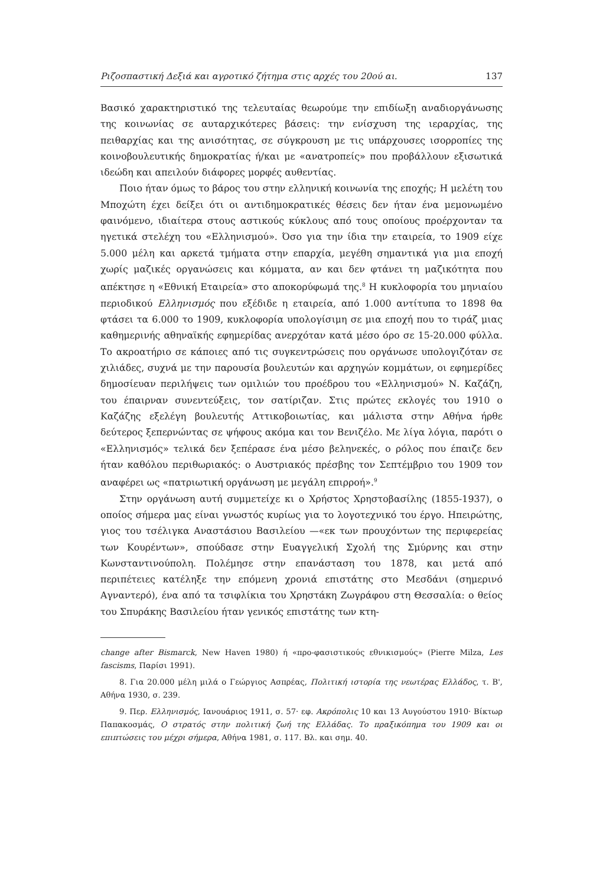Ριζοσπαστική Δεξιά και αγροτικό ζήτημα στις αρχές του 20ού αι. 137
Βασικό χαρακτηριστικό της τελευταίας θεωρούμε την επιδίωξη αναδιοργάνωσης της κοινωνίας σε αυταρχικότερες βάσεις: την ενίσχυση της ιεραρχίας, της πειθαρχίας και της ανισότητας, σε σύγκρουση με τις υπάρχουσες ισορροπίες της κοινοβουλευτικής δημοκρατίας ή/και με «ανατροπείς» που προβάλλουν εξισωτικά ιδεώδη και απειλούν διάφορες μορφές αυθεντίας.
Ποιο ήταν όμως το βάρος του στην ελληνική κοινωνία της εποχής; Η μελέτη του Μποχώτη έχει δείξει ότι οι αντιδημοκρατικές θέσεις δεν ήταν ένα μεμονωμένο φαινόμενο, ιδιαίτερα στους αστικούς κύκλους από τους οποίους προέρχονταν τα ηγετικά στελέχη του «Ελληνισμού». Όσο για την ίδια την εταιρεία, το 1909 είχε 5.000 μέλη και αρκετά τμήματα στην επαρχία, μεγέθη σημαντικά για μια εποχή χωρίς μαζικές οργανώσεις και κόμματα, αν και δεν φτάνει τη μαζικότητα που απέκτησε η «Εθνική Εταιρεία» στο αποκορύφωμά της.<sup>8</sup> Η κυκλοφορία του μηνιαίου περιοδικού Ελληνισμός που εξέδιδε η εταιρεία, από 1.000 αντίτυπα το 1898 θα φτάσει τα 6.000 το 1909, κυκλοφορία υπολογίσιμη σε μια εποχή που το τιράζ μιας καθημερινής αθηναϊκής εφημερίδας ανερχόταν κατά μέσο όρο σε 15-20.000 φύλλα. Το ακροατήριο σε κάποιες από τις συγκεντρώσεις που οργάνωσε υπολογιζόταν σε χιλιάδες, συχνά με την παρουσία βουλευτών και αρχηγών κομμάτων, οι εφημερίδες δημοσίευαν περιλήψεις των ομιλιών του προέδρου του «Ελληνισμού» Ν. Καζάζη, του έπαιρναν συνεντεύξεις, τον σατίριζαν. Στις πρώτες εκλογές του 1910 ο Καζάζης εξελέγη βουλευτής Αττικοβοιωτίας, και μάλιστα στην Αθήνα ήρθε δεύτερος ξεπερνώντας σε ψήφους ακόμα και τον Βενιζέλο. Με λίγα λόγια, παρότι ο «Ελληνισμός» τελικά δεν ξεπέρασε ένα μέσο βεληνεκές, ο ρόλος που έπαιζε δεν ήταν καθόλου περιθωριακός: ο Αυστριακός πρέσβης τον Σεπτέμβριο του 1909 τον αναφέρει ως «πατριωτική οργάνωση με μεγάλη επιρροή».<sup>9</sup>
Στην οργάνωση αυτή συμμετείχε κι ο Χρήστος Χρηστοβασίλης (1855-1937), ο οποίος σήμερα μας είναι γνωστός κυρίως για το λογοτεχνικό του έργο. Ηπειρώτης, γιος του τσέλιγκα Αναστάσιου Βασιλείου —«εκ των προυχόντων της περιφερείας των Κουρέντων», σπούδασε στην Ευαγγελική Σχολή της Σμύρνης και στην Κωνσταντινούπολη. Πολέμησε στην επανάσταση του 1878, και μετά από περιπέτειες κατέληξε την επόμενη χρονιά επιστάτης στο Μεσδάνι (σημερινό Αγναντερό), ένα από τα τσιφλίκια του Χρηστάκη Ζωγράφου στη Θεσσαλία: ο θείος του Σπυράκης Βασιλείου ήταν γενικός επιστάτης των κτη-
change after Bismarck, New Haven 1980) ή «προ-φασιστικούς εθνικισμούς» (Pierre Milza, Les fascisms, Παρίσι 1991).
8. Για 20.000 μέλη μιλά ο Γεώργιος Ασπρέας, Πολιτική ιστορία της νεωτέρας Ελλάδος, τ. Β', Αθήνα 1930, σ. 239.
9. Περ. Ελληνισμός, Ιανουάριος 1911, σ. 57· εφ. Ακρόπολις 10 και 13 Αυγούστου 1910· Βίκτωρ Παπακοσμάς, Ο στρατός στην πολιτική ζωή της Ελλάδας. Το πραξικόπημα του 1909 και οι επιπτώσεις του μέχρι σήμερα, Αθήνα 1981, σ. 117. Βλ. και σημ. 40.